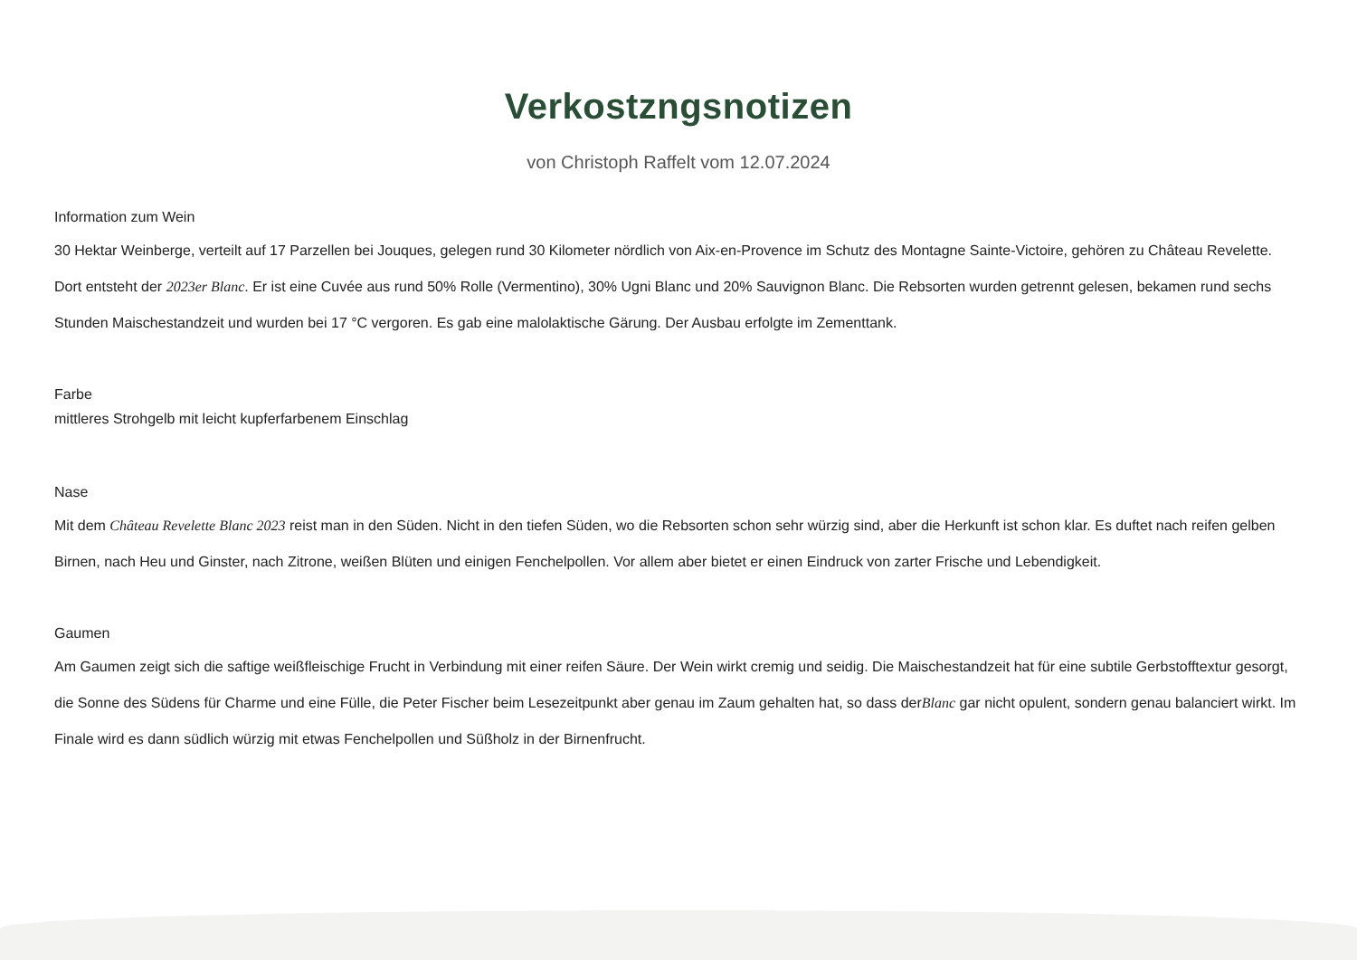Verkostzngsnotizen
von Christoph Raffelt vom 12.07.2024
Information zum Wein
30 Hektar Weinberge, verteilt auf 17 Parzellen bei Jouques, gelegen rund 30 Kilometer nördlich von Aix-en-Provence im Schutz des Montagne Sainte-Victoire, gehören zu Château Revelette. Dort entsteht der 2023er Blanc. Er ist eine Cuvée aus rund 50% Rolle (Vermentino), 30% Ugni Blanc und 20% Sauvignon Blanc. Die Rebsorten wurden getrennt gelesen, bekamen rund sechs Stunden Maischestandzeit und wurden bei 17 °C vergoren. Es gab eine malolaktische Gärung. Der Ausbau erfolgte im Zementtank.
Farbe
mittleres Strohgelb mit leicht kupferfarbenem Einschlag
Nase
Mit dem Château Revelette Blanc 2023 reist man in den Süden. Nicht in den tiefen Süden, wo die Rebsorten schon sehr würzig sind, aber die Herkunft ist schon klar. Es duftet nach reifen gelben Birnen, nach Heu und Ginster, nach Zitrone, weißen Blüten und einigen Fenchelpollen. Vor allem aber bietet er einen Eindruck von zarter Frische und Lebendigkeit.
Gaumen
Am Gaumen zeigt sich die saftige weißfleischige Frucht in Verbindung mit einer reifen Säure. Der Wein wirkt cremig und seidig. Die Maischestandzeit hat für eine subtile Gerbstofftextur gesorgt, die Sonne des Südens für Charme und eine Fülle, die Peter Fischer beim Lesezeitpunkt aber genau im Zaum gehalten hat, so dass derBlanc gar nicht opulent, sondern genau balanciert wirkt. Im Finale wird es dann südlich würzig mit etwas Fenchelpollen und Süßholz in der Birnenfrucht.